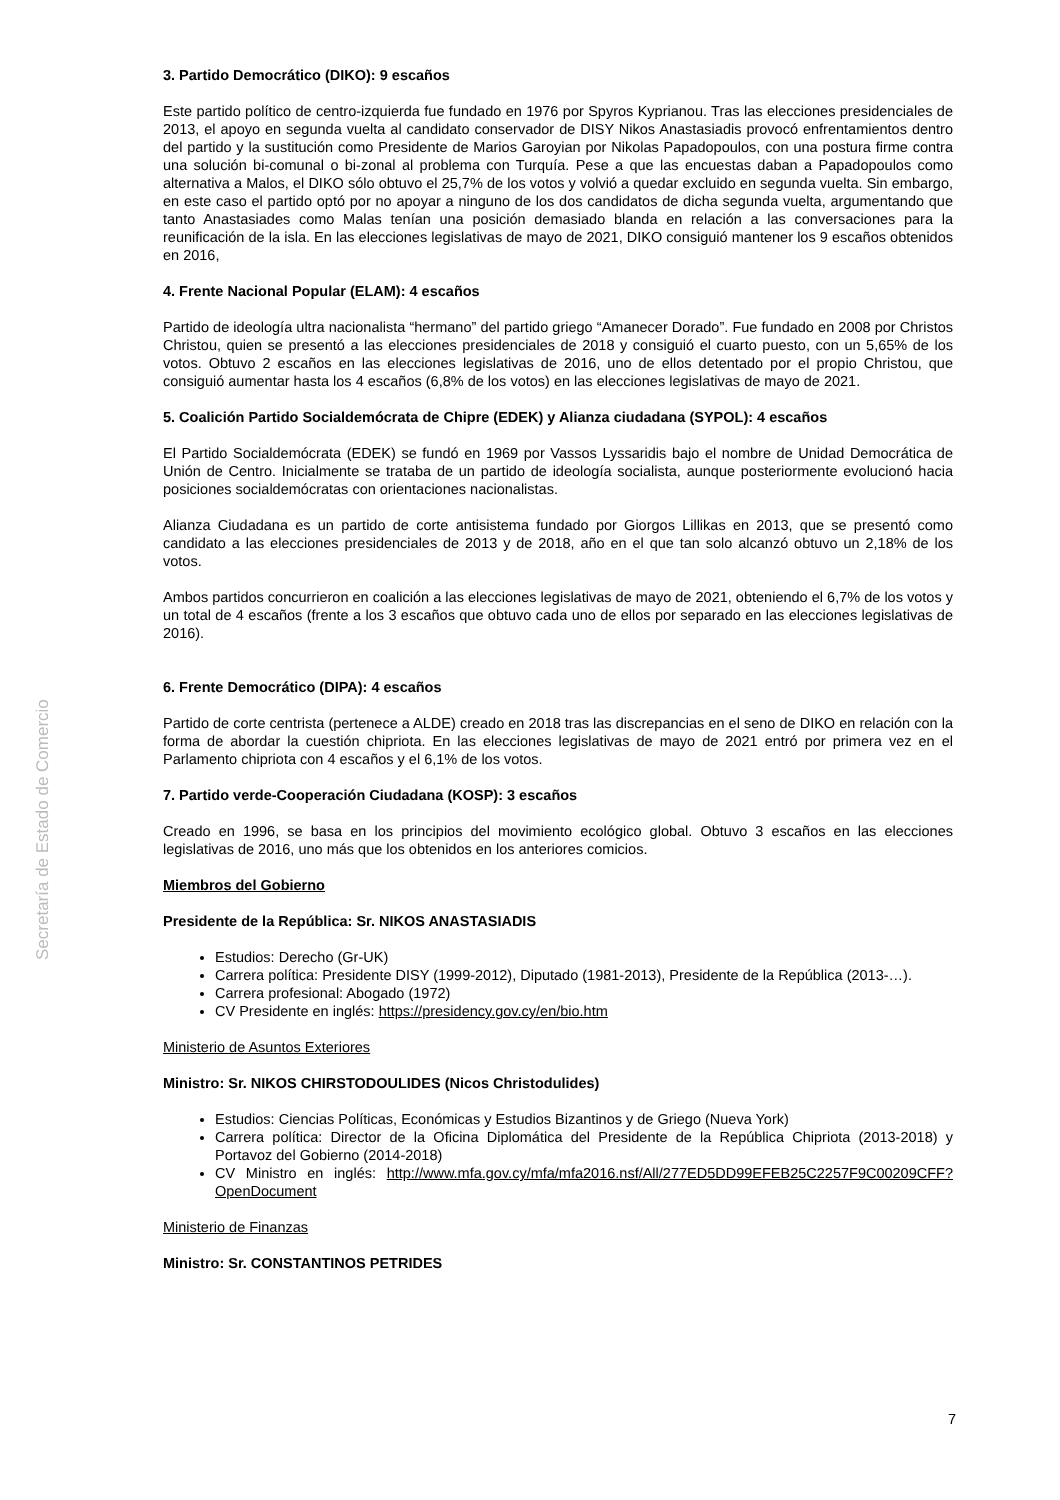Secretaría de Estado de Comercio
3. Partido Democrático (DIKO): 9 escaños
Este partido político de centro-izquierda fue fundado en 1976 por Spyros Kyprianou. Tras las elecciones presidenciales de 2013, el apoyo en segunda vuelta al candidato conservador de DISY Nikos Anastasiadis provocó enfrentamientos dentro del partido y la sustitución como Presidente de Marios Garoyian por Nikolas Papadopoulos, con una postura firme contra una solución bi-comunal o bi-zonal al problema con Turquía. Pese a que las encuestas daban a Papadopoulos como alternativa a Malos, el DIKO sólo obtuvo el 25,7% de los votos y volvió a quedar excluido en segunda vuelta. Sin embargo, en este caso el partido optó por no apoyar a ninguno de los dos candidatos de dicha segunda vuelta, argumentando que tanto Anastasiades como Malas tenían una posición demasiado blanda en relación a las conversaciones para la reunificación de la isla. En las elecciones legislativas de mayo de 2021, DIKO consiguió mantener los 9 escaños obtenidos en 2016,
4. Frente Nacional Popular (ELAM): 4 escaños
Partido de ideología ultra nacionalista “hermano” del partido griego “Amanecer Dorado”. Fue fundado en 2008 por Christos Christou, quien se presentó a las elecciones presidenciales de 2018 y consiguió el cuarto puesto, con un 5,65% de los votos. Obtuvo 2 escaños en las elecciones legislativas de 2016, uno de ellos detentado por el propio Christou, que consiguió aumentar hasta los 4 escaños (6,8% de los votos) en las elecciones legislativas de mayo de 2021.
5. Coalición Partido Socialdemócrata de Chipre (EDEK) y Alianza ciudadana (SYPOL): 4 escaños
El Partido Socialdemócrata (EDEK) se fundó en 1969 por Vassos Lyssaridis bajo el nombre de Unidad Democrática de Unión de Centro. Inicialmente se trataba de un partido de ideología socialista, aunque posteriormente evolucionó hacia posiciones socialdemócratas con orientaciones nacionalistas.
Alianza Ciudadana es un partido de corte antisistema fundado por Giorgos Lillikas en 2013, que se presentó como candidato a las elecciones presidenciales de 2013 y de 2018, año en el que tan solo alcanzó obtuvo un 2,18% de los votos.
Ambos partidos concurrieron en coalición a las elecciones legislativas de mayo de 2021, obteniendo el 6,7% de los votos y un total de 4 escaños (frente a los 3 escaños que obtuvo cada uno de ellos por separado en las elecciones legislativas de 2016).
6. Frente Democrático (DIPA): 4 escaños
Partido de corte centrista (pertenece a ALDE) creado en 2018 tras las discrepancias en el seno de DIKO en relación con la forma de abordar la cuestión chipriota. En las elecciones legislativas de mayo de 2021 entró por primera vez en el Parlamento chipriota con 4 escaños y el 6,1% de los votos.
7. Partido verde-Cooperación Ciudadana (KOSP): 3 escaños
Creado en 1996, se basa en los principios del movimiento ecológico global. Obtuvo 3 escaños en las elecciones legislativas de 2016, uno más que los obtenidos en los anteriores comicios.
Miembros del Gobierno
Presidente de la República: Sr. NIKOS ANASTASIADIS
Estudios: Derecho (Gr-UK)
Carrera política: Presidente DISY (1999-2012), Diputado (1981-2013), Presidente de la República (2013-…).
Carrera profesional: Abogado (1972)
CV Presidente en inglés: https://presidency.gov.cy/en/bio.htm
Ministerio de Asuntos Exteriores
Ministro: Sr. NIKOS CHIRSTODOULIDES (Nicos Christodulides)
Estudios: Ciencias Políticas, Económicas y Estudios Bizantinos y de Griego (Nueva York)
Carrera política: Director de la Oficina Diplomática del Presidente de la República Chipriota (2013-2018) y Portavoz del Gobierno (2014-2018)
CV Ministro en inglés: http://www.mfa.gov.cy/mfa/mfa2016.nsf/All/277ED5DD99EFEB25C2257F9C00209CFF?OpenDocument
Ministerio de Finanzas
Ministro: Sr. CONSTANTINOS PETRIDES
7